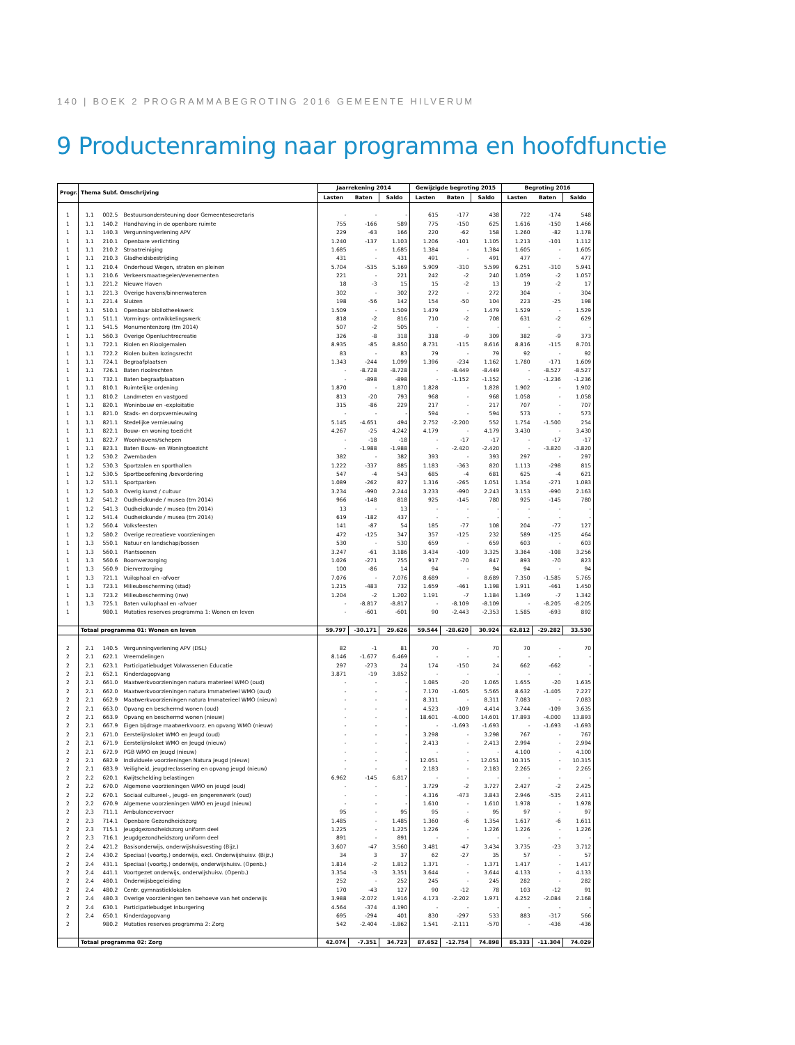140 | BOEK 2 PROGRAMMABEGROTING 2016 GEMEENTE HILVERUM
9 Productenraming naar programma en hoofdfunctie
| Progr. | Thema Subf. Omschrijving | | | Jaarrekening 2014 | | | Gewijzigde begroting 2015 | | | Begroting 2016 | | |
| --- | --- | --- | --- | --- | --- | --- | --- | --- | --- | --- | --- | --- |
| | | | | Lasten | Baten | Saldo | Lasten | Baten | Saldo | Lasten | Baten | Saldo |
| 1 | 1.1 | 002.5 | Bestuursondersteuning door Gemeentesecretaris | - | - | - | 615 | -177 | 438 | 722 | -174 | 548 |
| 1 | 1.1 | 140.2 | Handhaving in de openbare ruimte | 755 | -166 | 589 | 775 | -150 | 625 | 1.616 | -150 | 1.466 |
| 1 | 1.1 | 140.3 | Vergunningverlening APV | 229 | -63 | 166 | 220 | -62 | 158 | 1.260 | -82 | 1.178 |
| 1 | 1.1 | 210.1 | Openbare verlichting | 1.240 | -137 | 1.103 | 1.206 | -101 | 1.105 | 1.213 | -101 | 1.112 |
| 1 | 1.1 | 210.2 | Straatreiniging | 1.685 | - | 1.685 | 1.384 | - | 1.384 | 1.605 | - | 1.605 |
| 1 | 1.1 | 210.3 | Gladheidsbestrijding | 431 | - | 431 | 491 | - | 491 | 477 | - | 477 |
| 1 | 1.1 | 210.4 | Onderhoud Wegen, straten en pleinen | 5.704 | -535 | 5.169 | 5.909 | -310 | 5.599 | 6.251 | -310 | 5.941 |
| 1 | 1.1 | 210.6 | Verkeersmaatregelen/evenementen | 221 | - | 221 | 242 | -2 | 240 | 1.059 | -2 | 1.057 |
| 1 | 1.1 | 221.2 | Nieuwe Haven | 18 | -3 | 15 | 15 | -2 | 13 | 19 | -2 | 17 |
| 1 | 1.1 | 221.3 | Overige havens/binnenwateren | 302 | - | 302 | 272 | - | 272 | 304 | - | 304 |
| 1 | 1.1 | 221.4 | Sluizen | 198 | -56 | 142 | 154 | -50 | 104 | 223 | -25 | 198 |
| 1 | 1.1 | 510.1 | Openbaar bibliotheekwerk | 1.509 | - | 1.509 | 1.479 | - | 1.479 | 1.529 | - | 1.529 |
| 1 | 1.1 | 511.1 | Vormings- ontwikkelingswerk | 818 | -2 | 816 | 710 | -2 | 708 | 631 | -2 | 629 |
| 1 | 1.1 | 541.5 | Monumentenzorg (tm 2014) | 507 | -2 | 505 | - | - | - | - | - | - |
| 1 | 1.1 | 560.3 | Overige Openluchtrecreatie | 326 | -8 | 318 | 318 | -9 | 309 | 382 | -9 | 373 |
| 1 | 1.1 | 722.1 | Riolen en Rioolgemalen | 8.935 | -85 | 8.850 | 8.731 | -115 | 8.616 | 8.816 | -115 | 8.701 |
| 1 | 1.1 | 722.2 | Riolen buiten lozingsrecht | 83 | - | 83 | 79 | - | 79 | 92 | - | 92 |
| 1 | 1.1 | 724.1 | Begraafplaatsen | 1.343 | -244 | 1.099 | 1.396 | -234 | 1.162 | 1.780 | -171 | 1.609 |
| 1 | 1.1 | 726.1 | Baten rioolrechten | - | -8.728 | -8.728 | - | -8.449 | -8.449 | - | -8.527 | -8.527 |
| 1 | 1.1 | 732.1 | Baten begraafplaatsen | - | -898 | -898 | - | -1.152 | -1.152 | - | -1.236 | -1.236 |
| 1 | 1.1 | 810.1 | Ruimtelijke ordening | 1.870 | - | 1.870 | 1.828 | - | 1.828 | 1.902 | - | 1.902 |
| 1 | 1.1 | 810.2 | Landmeten en vastgoed | 813 | -20 | 793 | 968 | - | 968 | 1.058 | - | 1.058 |
| 1 | 1.1 | 820.1 | Woninbouw en -exploitatie | 315 | -86 | 229 | 217 | - | 217 | 707 | - | 707 |
| 1 | 1.1 | 821.0 | Stads- en dorpsvernieuwing | - | - | - | 594 | - | 594 | 573 | - | 573 |
| 1 | 1.1 | 821.1 | Stedelijke vernieuwing | 5.145 | -4.651 | 494 | 2.752 | -2.200 | 552 | 1.754 | -1.500 | 254 |
| 1 | 1.1 | 822.1 | Bouw- en woning toezicht | 4.267 | -25 | 4.242 | 4.179 | - | 4.179 | 3.430 | - | 3.430 |
| 1 | 1.1 | 822.7 | Woonhavens/schepen | - | -18 | -18 | - | -17 | -17 | - | -17 | -17 |
| 1 | 1.1 | 823.1 | Baten Bouw- en Woningtoezicht | - | -1.988 | -1.988 | - | -2.420 | -2.420 | - | -3.820 | -3.820 |
| 1 | 1.2 | 530.2 | Zwembaden | 382 | - | 382 | 393 | - | 393 | 297 | - | 297 |
| 1 | 1.2 | 530.3 | Sportzalen en sporthallen | 1.222 | -337 | 885 | 1.183 | -363 | 820 | 1.113 | -298 | 815 |
| 1 | 1.2 | 530.5 | Sportbeoefening /bevordering | 547 | -4 | 543 | 685 | -4 | 681 | 625 | -4 | 621 |
| 1 | 1.2 | 531.1 | Sportparken | 1.089 | -262 | 827 | 1.316 | -265 | 1.051 | 1.354 | -271 | 1.083 |
| 1 | 1.2 | 540.3 | Overig kunst / cultuur | 3.234 | -990 | 2.244 | 3.233 | -990 | 2.243 | 3.153 | -990 | 2.163 |
| 1 | 1.2 | 541.2 | Oudheidkunde / musea (tm 2014) | 966 | -148 | 818 | 925 | -145 | 780 | 925 | -145 | 780 |
| 1 | 1.2 | 541.3 | Oudheidkunde / musea (tm 2014) | 13 | - | 13 | - | - | - | - | - | - |
| 1 | 1.2 | 541.4 | Oudheidkunde / musea (tm 2014) | 619 | -182 | 437 | - | - | - | - | - | - |
| 1 | 1.2 | 560.4 | Volksfeesten | 141 | -87 | 54 | 185 | -77 | 108 | 204 | -77 | 127 |
| 1 | 1.2 | 580.2 | Overige recreatieve voorzieningen | 472 | -125 | 347 | 357 | -125 | 232 | 589 | -125 | 464 |
| 1 | 1.3 | 550.1 | Natuur en landschap/bossen | 530 | - | 530 | 659 | - | 659 | 603 | - | 603 |
| 1 | 1.3 | 560.1 | Plantsoenen | 3.247 | -61 | 3.186 | 3.434 | -109 | 3.325 | 3.364 | -108 | 3.256 |
| 1 | 1.3 | 560.6 | Boomverzorging | 1.026 | -271 | 755 | 917 | -70 | 847 | 893 | -70 | 823 |
| 1 | 1.3 | 560.9 | Dierverzorging | 100 | -86 | 14 | 94 | - | 94 | 94 | - | 94 |
| 1 | 1.3 | 721.1 | Vuilophaal en -afvoer | 7.076 | - | 7.076 | 8.689 | - | 8.689 | 7.350 | -1.585 | 5.765 |
| 1 | 1.3 | 723.1 | Milieubescherming (stad) | 1.215 | -483 | 732 | 1.659 | -461 | 1.198 | 1.911 | -461 | 1.450 |
| 1 | 1.3 | 723.2 | Milieubescherming (inw) | 1.204 | -2 | 1.202 | 1.191 | -7 | 1.184 | 1.349 | -7 | 1.342 |
| 1 | 1.3 | 725.1 | Baten vuilophaal en -afvoer | - | -8.817 | -8.817 | - | -8.109 | -8.109 | - | -8.205 | -8.205 |
| 1 | | 980.1 | Mutaties reserves programma 1: Wonen en leven | - | -601 | -601 | 90 | -2.443 | -2.353 | 1.585 | -693 | 892 |
| | Totaal programma 01: Wonen en leven | | | 59.797 | -30.171 | 29.626 | 59.544 | -28.620 | 30.924 | 62.812 | -29.282 | 33.530 |
| 2 | 2.1 | 140.5 | Vergunningverlening APV (DSL) | 82 | -1 | 81 | 70 | - | 70 | 70 | - | 70 |
| 2 | 2.1 | 622.1 | Vreemdelingen | 8.146 | -1.677 | 6.469 | - | - | - | - | - | - |
| 2 | 2.1 | 623.1 | Participatiebudget Volwassenen Educatie | 297 | -273 | 24 | 174 | -150 | 24 | 662 | -662 | - |
| 2 | 2.1 | 652.1 | Kinderdagopvang | 3.871 | -19 | 3.852 | - | - | - | - | - | - |
| 2 | 2.1 | 661.0 | Maatwerkvoorzieningen natura materieel WMO (oud) | - | - | - | 1.085 | -20 | 1.065 | 1.655 | -20 | 1.635 |
| 2 | 2.1 | 662.0 | Maatwerkvoorzieningen natura Immaterieel WMO (oud) | - | - | - | 7.170 | -1.605 | 5.565 | 8.632 | -1.405 | 7.227 |
| 2 | 2.1 | 662.9 | Maatwerkvoorzieningen natura Immaterieel WMO (nieuw) | - | - | - | 8.311 | - | 8.311 | 7.083 | - | 7.083 |
| 2 | 2.1 | 663.0 | Opvang en beschermd wonen (oud) | - | - | - | 4.523 | -109 | 4.414 | 3.744 | -109 | 3.635 |
| 2 | 2.1 | 663.9 | Opvang en beschermd wonen (nieuw) | - | - | - | 18.601 | -4.000 | 14.601 | 17.893 | -4.000 | 13.893 |
| 2 | 2.1 | 667.9 | Eigen bijdrage maatwerkvoorz. en opvang WMO (nieuw) | - | - | - | - | -1.693 | -1.693 | - | -1.693 | -1.693 |
| 2 | 2.1 | 671.0 | Eerstelijnsloket WMO en Jeugd (oud) | - | - | - | 3.298 | - | 3.298 | 767 | - | 767 |
| 2 | 2.1 | 671.9 | Eerstelijnsloket WMO en Jeugd (nieuw) | - | - | - | 2.413 | - | 2.413 | 2.994 | - | 2.994 |
| 2 | 2.1 | 672.9 | PGB WMO en Jeugd (nieuw) | - | - | - | - | - | - | 4.100 | - | 4.100 |
| 2 | 2.1 | 682.9 | Individuele voorzieningen Natura Jeugd (nieuw) | - | - | - | 12.051 | - | 12.051 | 10.315 | - | 10.315 |
| 2 | 2.1 | 683.9 | Veiligheid, jeugdreclassering en opvang jeugd (nieuw) | - | - | - | 2.183 | - | 2.183 | 2.265 | - | 2.265 |
| 2 | 2.2 | 620.1 | Kwijtschelding belastingen | 6.962 | -145 | 6.817 | - | - | - | - | - | - |
| 2 | 2.2 | 670.0 | Algemene voorzieningen WMO en jeugd (oud) | - | - | - | 3.729 | -2 | 3.727 | 2.427 | -2 | 2.425 |
| 2 | 2.2 | 670.1 | Sociaal cultureel-, jeugd- en jongerenwerk (oud) | - | - | - | 4.316 | -473 | 3.843 | 2.946 | -535 | 2.411 |
| 2 | 2.2 | 670.9 | Algemene voorzieningen WMO en jeugd (nieuw) | - | - | - | 1.610 | - | 1.610 | 1.978 | - | 1.978 |
| 2 | 2.3 | 711.1 | Ambulancevervoer | 95 | - | 95 | 95 | - | 95 | 97 | - | 97 |
| 2 | 2.3 | 714.1 | Openbare Gezondheidszorg | 1.485 | - | 1.485 | 1.360 | -6 | 1.354 | 1.617 | -6 | 1.611 |
| 2 | 2.3 | 715.1 | Jeugdgezondheidszorg uniform deel | 1.225 | - | 1.225 | 1.226 | - | 1.226 | 1.226 | - | 1.226 |
| 2 | 2.3 | 716.1 | Jeugdgezondheidszorg uniform deel | 891 | - | 891 | - | - | - | - | - | - |
| 2 | 2.4 | 421.2 | Basisonderwijs, onderwijshuisvesting (Bijz.) | 3.607 | -47 | 3.560 | 3.481 | -47 | 3.434 | 3.735 | -23 | 3.712 |
| 2 | 2.4 | 430.2 | Speciaal (voortg.) onderwijs, excl. Onderwijshuisv. (Bijz.) | 34 | 3 | 37 | 62 | -27 | 35 | 57 | - | 57 |
| 2 | 2.4 | 431.1 | Speciaal (voortg.) onderwijs, onderwijshuisv. (Openb.) | 1.814 | -2 | 1.812 | 1.371 | - | 1.371 | 1.417 | - | 1.417 |
| 2 | 2.4 | 441.1 | Voortgezet onderwijs, onderwijshuisv. (Openb.) | 3.354 | -3 | 3.351 | 3.644 | - | 3.644 | 4.133 | - | 4.133 |
| 2 | 2.4 | 480.1 | Onderwijsbegeleiding | 252 | - | 252 | 245 | - | 245 | 282 | - | 282 |
| 2 | 2.4 | 480.2 | Centr. gymnastieklokalen | 170 | -43 | 127 | 90 | -12 | 78 | 103 | -12 | 91 |
| 2 | 2.4 | 480.3 | Overige voorzieningen ten behoeve van het onderwijs | 3.988 | -2.072 | 1.916 | 4.173 | -2.202 | 1.971 | 4.252 | -2.084 | 2.168 |
| 2 | 2.4 | 630.1 | Participatiebudget Inburgering | 4.564 | -374 | 4.190 | - | - | - | - | - | - |
| 2 | 2.4 | 650.1 | Kinderdagopvang | 695 | -294 | 401 | 830 | -297 | 533 | 883 | -317 | 566 |
| 2 | | 980.2 | Mutaties reserves programma 2: Zorg | 542 | -2.404 | -1.862 | 1.541 | -2.111 | -570 | - | -436 | -436 |
| | Totaal programma 02: Zorg | | | 42.074 | -7.351 | 34.723 | 87.652 | -12.754 | 74.898 | 85.333 | -11.304 | 74.029 |